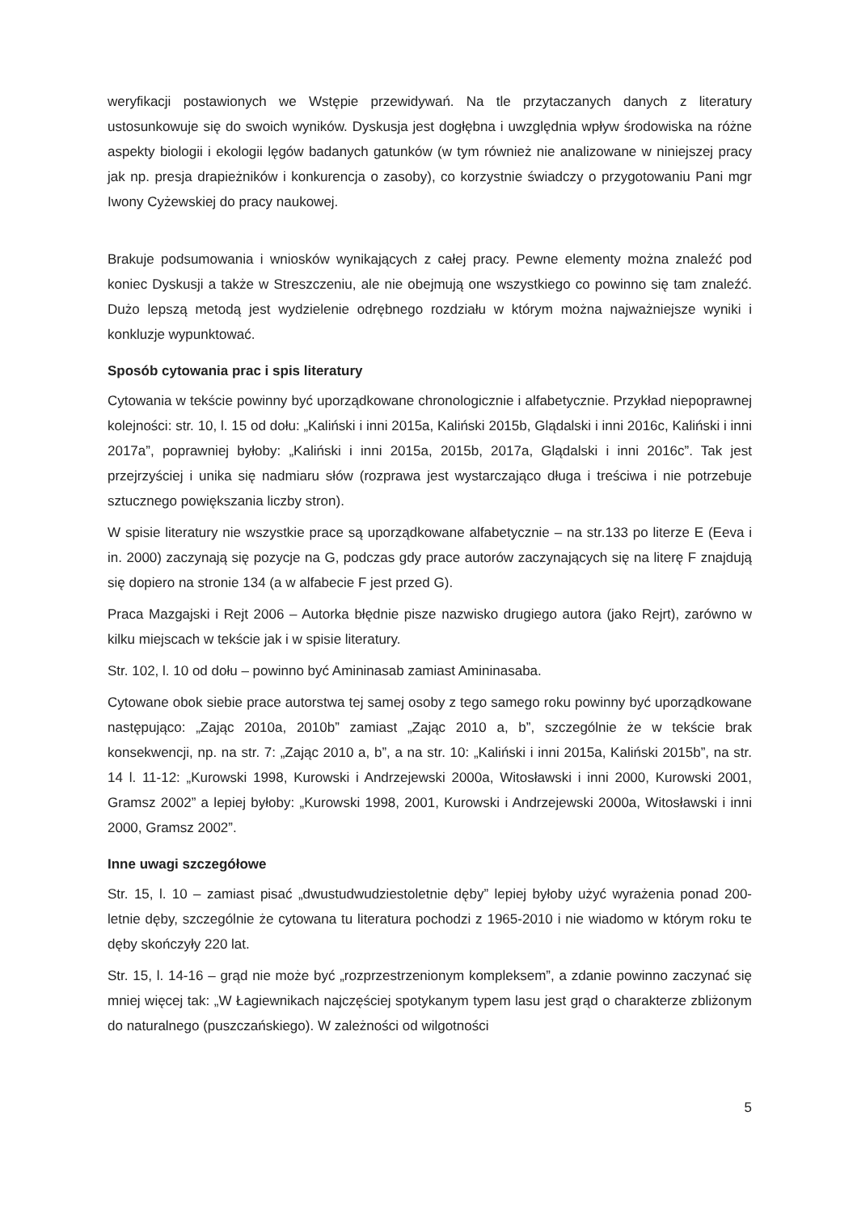weryfikacji postawionych we Wstępie przewidywań. Na tle przytaczanych danych z literatury ustosunkowuje się do swoich wyników. Dyskusja jest dogłębna i uwzględnia wpływ środowiska na różne aspekty biologii i ekologii lęgów badanych gatunków (w tym również nie analizowane w niniejszej pracy jak np. presja drapieżników i konkurencja o zasoby), co korzystnie świadczy o przygotowaniu Pani mgr Iwony Cyżewskiej do pracy naukowej.
Brakuje podsumowania i wniosków wynikających z całej pracy. Pewne elementy można znaleźć pod koniec Dyskusji a także w Streszczeniu, ale nie obejmują one wszystkiego co powinno się tam znaleźć. Dużo lepszą metodą jest wydzielenie odrębnego rozdziału w którym można najważniejsze wyniki i konkluzje wypunktować.
Sposób cytowania prac i spis literatury
Cytowania w tekście powinny być uporządkowane chronologicznie i alfabetycznie. Przykład niepoprawnej kolejności: str. 10, l. 15 od dołu: „Kaliński i inni 2015a, Kaliński 2015b, Glądalski i inni 2016c, Kaliński i inni 2017a”, poprawniej byłoby: „Kaliński i inni 2015a, 2015b, 2017a, Glądalski i inni 2016c”. Tak jest przejrzyściej i unika się nadmiaru słów (rozprawa jest wystarczająco długa i treściwa i nie potrzebuje sztucznego powiększania liczby stron).
W spisie literatury nie wszystkie prace są uporządkowane alfabetycznie – na str.133 po literze E (Eeva i in. 2000) zaczynają się pozycje na G, podczas gdy prace autorów zaczynających się na literę F znajdują się dopiero na stronie 134 (a w alfabecie F jest przed G).
Praca Mazgajski i Rejt 2006 – Autorka błędnie pisze nazwisko drugiego autora (jako Rejrt), zarówno w kilku miejscach w tekście jak i w spisie literatury.
Str. 102, l. 10 od dołu – powinno być Amininasab zamiast Amininasaba.
Cytowane obok siebie prace autorstwa tej samej osoby z tego samego roku powinny być uporządkowane następująco: „Zając 2010a, 2010b” zamiast „Zając 2010 a, b”, szczególnie że w tekście brak konsekwencji, np. na str. 7: „Zając 2010 a, b”, a na str. 10: „Kaliński i inni 2015a, Kaliński 2015b”, na str. 14 l. 11-12: „Kurowski 1998, Kurowski i Andrzejewski 2000a, Witosławski i inni 2000, Kurowski 2001, Gramsz 2002” a lepiej byłoby: „Kurowski 1998, 2001, Kurowski i Andrzejewski 2000a, Witosławski i inni 2000, Gramsz 2002”.
Inne uwagi szczegółowe
Str. 15, l. 10 – zamiast pisać „dwustudwudziestoletnie dęby” lepiej byłoby użyć wyrażenia ponad 200-letnie dęby, szczególnie że cytowana tu literatura pochodzi z 1965-2010 i nie wiadomo w którym roku te dęby skończyły 220 lat.
Str. 15, l. 14-16 – grąd nie może być „rozprzestrzenionym kompleksem”, a zdanie powinno zaczynać się mniej więcej tak: „W Łagiewnikach najczęściej spotykanym typem lasu jest grąd o charakterze zbliżonym do naturalnego (puszczańskiego). W zależności od wilgotności
5